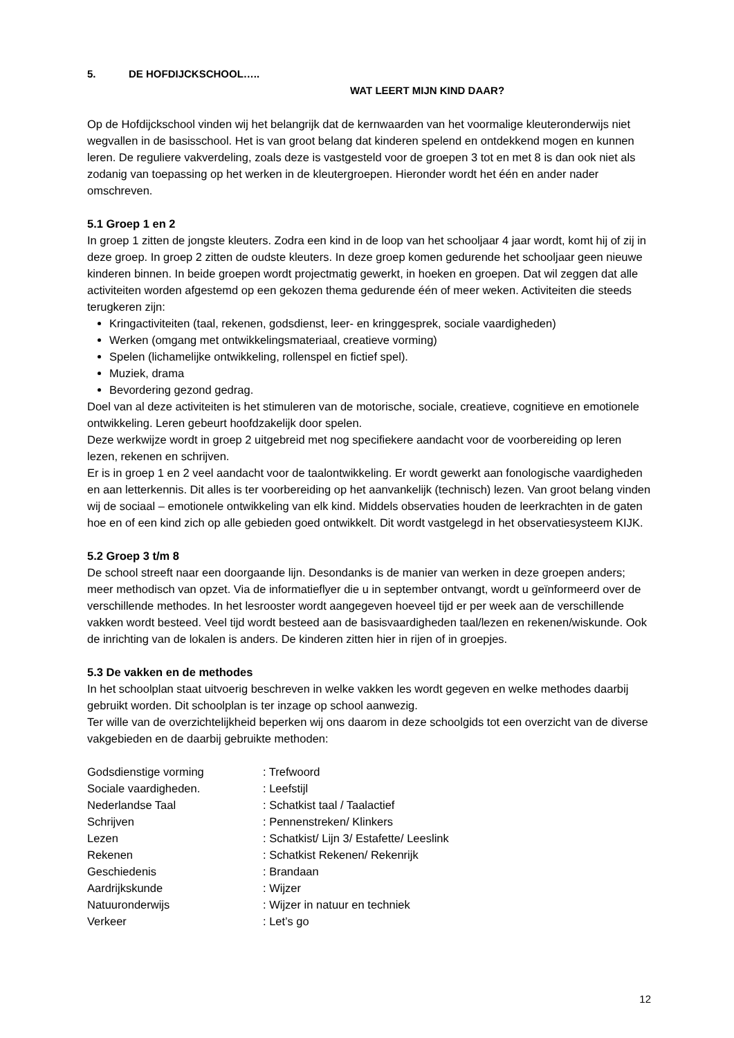5. DE HOFDIJCKSCHOOL…..
WAT LEERT MIJN KIND DAAR?
Op de Hofdijckschool vinden wij het belangrijk dat de kernwaarden van het voormalige kleuteronderwijs niet wegvallen in de basisschool. Het is van groot belang dat kinderen spelend en ontdekkend mogen en kunnen leren. De reguliere vakverdeling, zoals deze is vastgesteld voor de groepen 3 tot en met 8 is dan ook niet als zodanig van toepassing op het werken in de kleutergroepen. Hieronder wordt het één en ander nader omschreven.
5.1 Groep 1 en 2
In groep 1 zitten de jongste kleuters. Zodra een kind in de loop van het schooljaar 4 jaar wordt, komt hij of zij in deze groep. In groep 2 zitten de oudste kleuters. In deze groep komen gedurende het schooljaar geen nieuwe kinderen binnen. In beide groepen wordt projectmatig gewerkt, in hoeken en groepen. Dat wil zeggen dat alle activiteiten worden afgestemd op een gekozen thema gedurende één of meer weken. Activiteiten die steeds terugkeren zijn:
Kringactiviteiten (taal, rekenen, godsdienst, leer- en kringgesprek, sociale vaardigheden)
Werken (omgang met ontwikkelingsmateriaal, creatieve vorming)
Spelen (lichamelijke ontwikkeling, rollenspel en fictief spel).
Muziek, drama
Bevordering gezond gedrag.
Doel van al deze activiteiten is het stimuleren van de motorische, sociale, creatieve, cognitieve en emotionele ontwikkeling. Leren gebeurt hoofdzakelijk door spelen.
Deze werkwijze wordt in groep 2 uitgebreid met nog specifiekere aandacht voor de voorbereiding op leren lezen, rekenen en schrijven.
Er is in groep 1 en 2 veel aandacht voor de taalontwikkeling. Er wordt gewerkt aan fonologische vaardigheden en aan letterkennis. Dit alles is ter voorbereiding op het aanvankelijk (technisch) lezen. Van groot belang vinden wij de sociaal – emotionele ontwikkeling van elk kind. Middels observaties houden de leerkrachten in de gaten hoe en of een kind zich op alle gebieden goed ontwikkelt. Dit wordt vastgelegd in het observatiesysteem KIJK.
5.2 Groep 3 t/m 8
De school streeft naar een doorgaande lijn. Desondanks is de manier van werken in deze groepen anders; meer methodisch van opzet. Via de informatieflyer die u in september ontvangt, wordt u geïnformeerd over de verschillende methodes. In het lesrooster wordt aangegeven hoeveel tijd er per week aan de verschillende vakken wordt besteed. Veel tijd wordt besteed aan de basisvaardigheden taal/lezen en rekenen/wiskunde. Ook de inrichting van de lokalen is anders. De kinderen zitten hier in rijen of in groepjes.
5.3 De vakken en de methodes
In het schoolplan staat uitvoerig beschreven in welke vakken les wordt gegeven en welke methodes daarbij gebruikt worden. Dit schoolplan is ter inzage op school aanwezig.
Ter wille van de overzichtelijkheid beperken wij ons daarom in deze schoolgids tot een overzicht van de diverse vakgebieden en de daarbij gebruikte methoden:
| Godsdienstige vorming | : Trefwoord |
| Sociale vaardigheden. | : Leefstijl |
| Nederlandse Taal | : Schatkist taal / Taalactief |
| Schrijven | : Pennenstreken/ Klinkers |
| Lezen | : Schatkist/ Lijn 3/ Estafette/ Leeslink |
| Rekenen | : Schatkist Rekenen/ Rekenrijk |
| Geschiedenis | : Brandaan |
| Aardrijkskunde | : Wijzer |
| Natuuronderwijs | : Wijzer in natuur en techniek |
| Verkeer | : Let’s go |
12